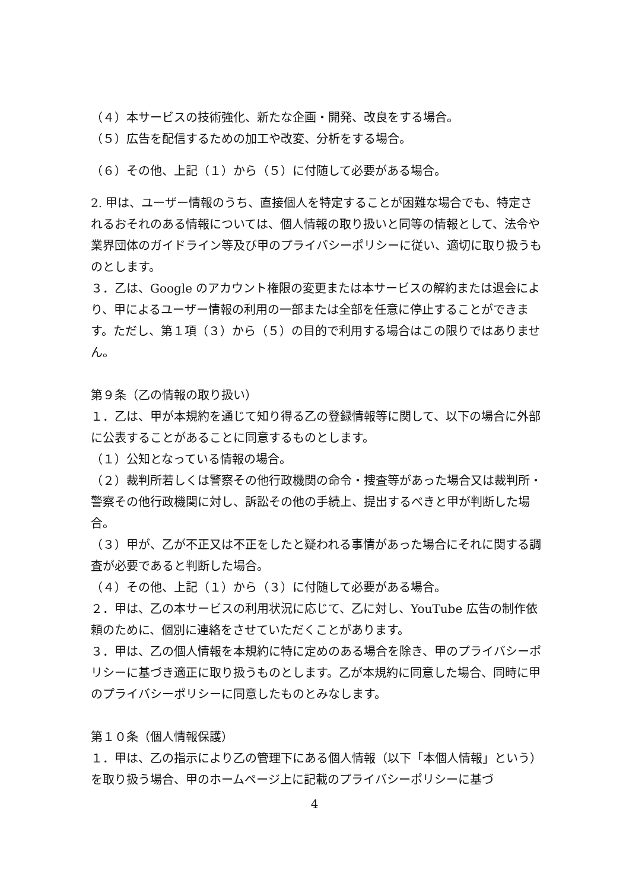（４）本サービスの技術強化、新たな企画・開発、改良をする場合。
（５）広告を配信するための加工や改変、分析をする場合。
（６）その他、上記（１）から（５）に付随して必要がある場合。
2. 甲は、ユーザー情報のうち、直接個人を特定することが困難な場合でも、特定されるおそれのある情報については、個人情報の取り扱いと同等の情報として、法令や業界団体のガイドライン等及び甲のプライバシーポリシーに従い、適切に取り扱うものとします。
３．乙は、Google のアカウント権限の変更または本サービスの解約または退会により、甲によるユーザー情報の利用の一部または全部を任意に停止することができます。ただし、第１項（３）から（５）の目的で利用する場合はこの限りではありません。
第９条（乙の情報の取り扱い）
１．乙は、甲が本規約を通じて知り得る乙の登録情報等に関して、以下の場合に外部に公表することがあることに同意するものとします。
（１）公知となっている情報の場合。
（２）裁判所若しくは警察その他行政機関の命令・捜査等があった場合又は裁判所・警察その他行政機関に対し、訴訟その他の手続上、提出するべきと甲が判断した場合。
（３）甲が、乙が不正又は不正をしたと疑われる事情があった場合にそれに関する調査が必要であると判断した場合。
（４）その他、上記（１）から（３）に付随して必要がある場合。
２．甲は、乙の本サービスの利用状況に応じて、乙に対し、YouTube 広告の制作依頼のために、個別に連絡をさせていただくことがあります。
３．甲は、乙の個人情報を本規約に特に定めのある場合を除き、甲のプライバシーポリシーに基づき適正に取り扱うものとします。乙が本規約に同意した場合、同時に甲のプライバシーポリシーに同意したものとみなします。
第１０条（個人情報保護）
１．甲は、乙の指示により乙の管理下にある個人情報（以下「本個人情報」という）を取り扱う場合、甲のホームページ上に記載のプライバシーポリシーに基づ
4